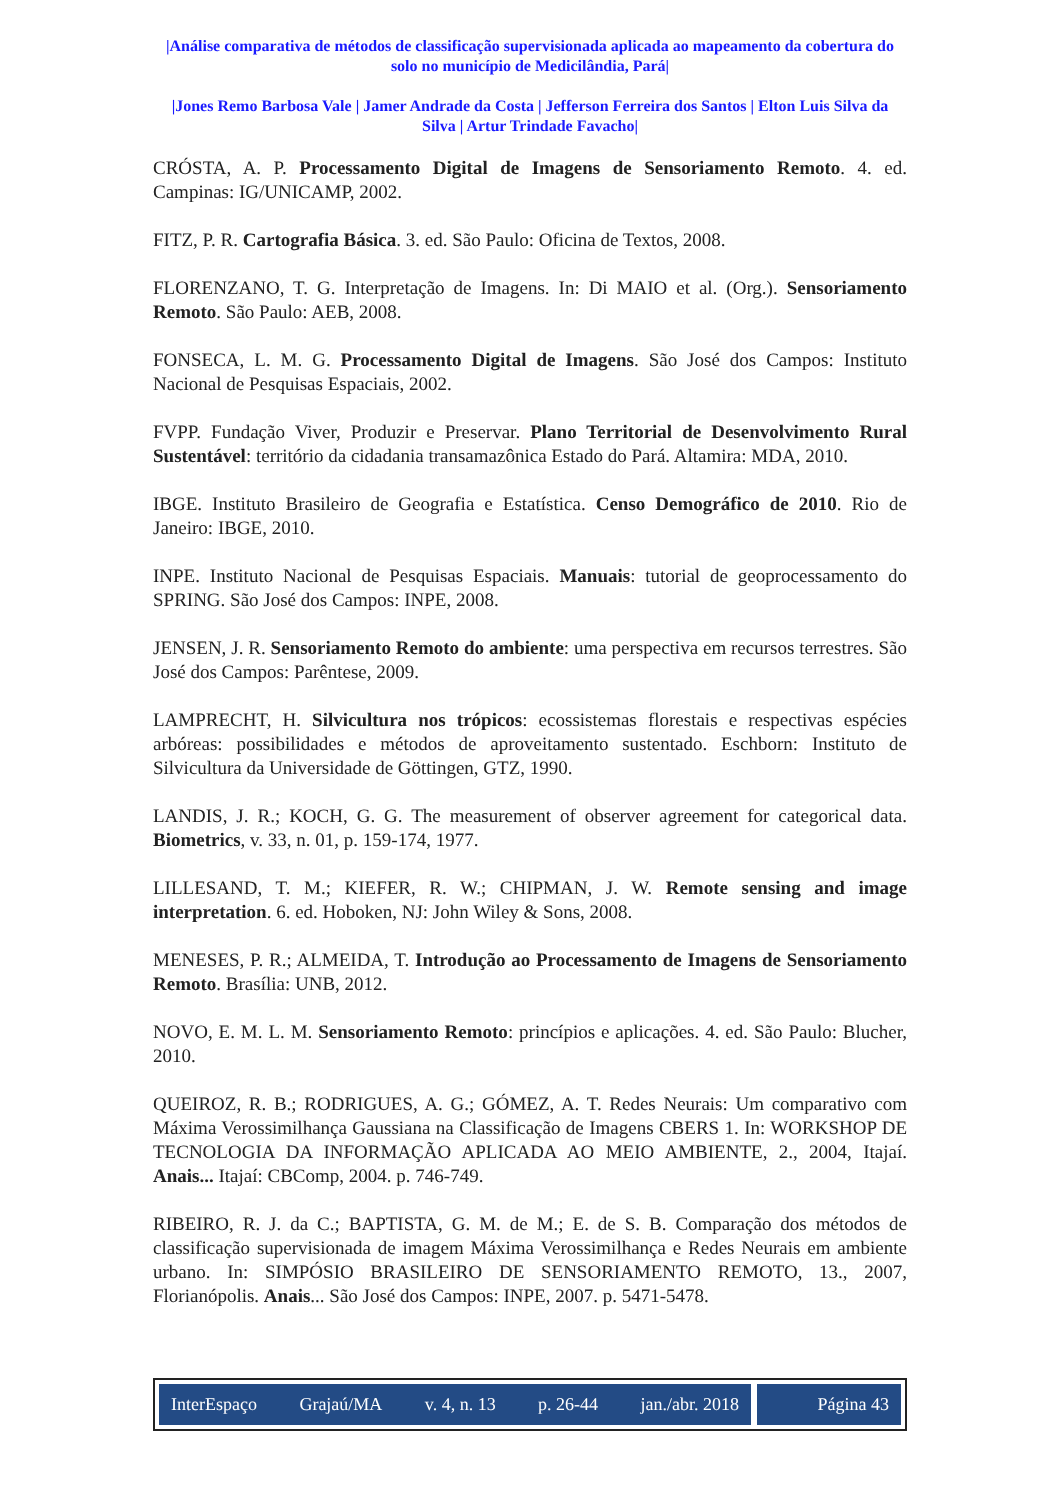|Análise comparativa de métodos de classificação supervisionada aplicada ao mapeamento da cobertura do solo no município de Medicilândia, Pará|
|Jones Remo Barbosa Vale | Jamer Andrade da Costa | Jefferson Ferreira dos Santos | Elton Luis Silva da Silva | Artur Trindade Favacho|
CRÓSTA, A. P. Processamento Digital de Imagens de Sensoriamento Remoto. 4. ed. Campinas: IG/UNICAMP, 2002.
FITZ, P. R. Cartografia Básica. 3. ed. São Paulo: Oficina de Textos, 2008.
FLORENZANO, T. G. Interpretação de Imagens. In: Di MAIO et al. (Org.). Sensoriamento Remoto. São Paulo: AEB, 2008.
FONSECA, L. M. G. Processamento Digital de Imagens. São José dos Campos: Instituto Nacional de Pesquisas Espaciais, 2002.
FVPP. Fundação Viver, Produzir e Preservar. Plano Territorial de Desenvolvimento Rural Sustentável: território da cidadania transamazônica Estado do Pará. Altamira: MDA, 2010.
IBGE. Instituto Brasileiro de Geografia e Estatística. Censo Demográfico de 2010. Rio de Janeiro: IBGE, 2010.
INPE. Instituto Nacional de Pesquisas Espaciais. Manuais: tutorial de geoprocessamento do SPRING. São José dos Campos: INPE, 2008.
JENSEN, J. R. Sensoriamento Remoto do ambiente: uma perspectiva em recursos terrestres. São José dos Campos: Parêntese, 2009.
LAMPRECHT, H. Silvicultura nos trópicos: ecossistemas florestais e respectivas espécies arbóreas: possibilidades e métodos de aproveitamento sustentado. Eschborn: Instituto de Silvicultura da Universidade de Göttingen, GTZ, 1990.
LANDIS, J. R.; KOCH, G. G. The measurement of observer agreement for categorical data. Biometrics, v. 33, n. 01, p. 159-174, 1977.
LILLESAND, T. M.; KIEFER, R. W.; CHIPMAN, J. W. Remote sensing and image interpretation. 6. ed. Hoboken, NJ: John Wiley & Sons, 2008.
MENESES, P. R.; ALMEIDA, T. Introdução ao Processamento de Imagens de Sensoriamento Remoto. Brasília: UNB, 2012.
NOVO, E. M. L. M. Sensoriamento Remoto: princípios e aplicações. 4. ed. São Paulo: Blucher, 2010.
QUEIROZ, R. B.; RODRIGUES, A. G.; GÓMEZ, A. T. Redes Neurais: Um comparativo com Máxima Verossimilhança Gaussiana na Classificação de Imagens CBERS 1. In: WORKSHOP DE TECNOLOGIA DA INFORMAÇÃO APLICADA AO MEIO AMBIENTE, 2., 2004, Itajaí. Anais... Itajaí: CBComp, 2004. p. 746-749.
RIBEIRO, R. J. da C.; BAPTISTA, G. M. de M.; E. de S. B. Comparação dos métodos de classificação supervisionada de imagem Máxima Verossimilhança e Redes Neurais em ambiente urbano. In: SIMPÓSIO BRASILEIRO DE SENSORIAMENTO REMOTO, 13., 2007, Florianópolis. Anais... São José dos Campos: INPE, 2007. p. 5471-5478.
InterEspaço Grajaú/MA v. 4, n. 13 p. 26-44 jan./abr. 2018
Página 43